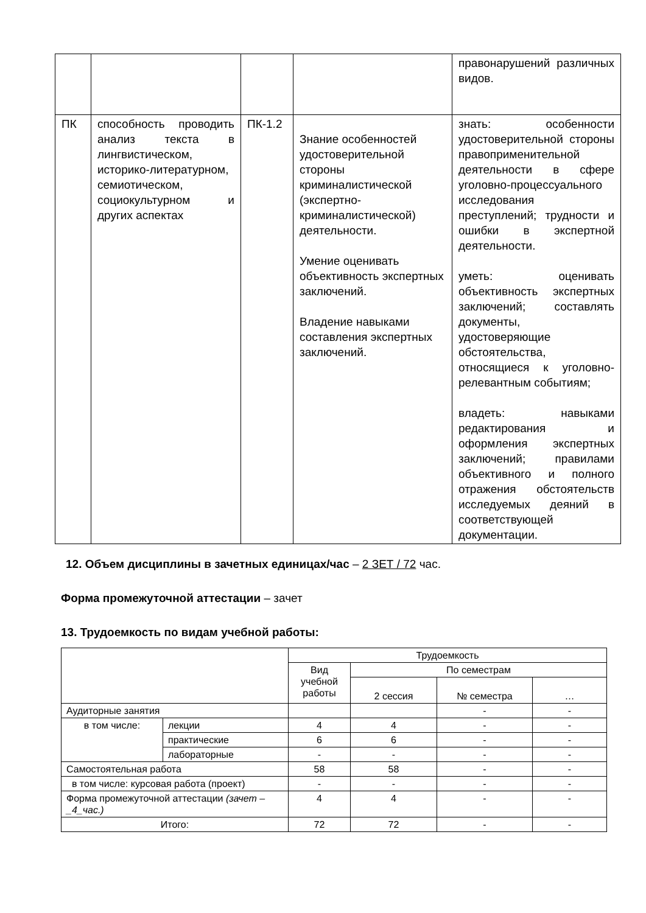| | | | | правонарушений различных видов. |
| ПК | способность проводить анализ текста в лингвистическом, историко-литературном, семиотическом, социокультурном и других аспектах | ПК-1.2 | Знание особенностей удостоверительной стороны криминалистической (экспертно-криминалистической) деятельности. Умение оценивать объективность экспертных заключений. Владение навыками составления экспертных заключений. | знать: особенности удостоверительной стороны правоприменительной деятельности в сфере уголовно-процессуального исследования преступлений; трудности и ошибки в экспертной деятельности. уметь: оценивать объективность экспертных заключений; составлять документы, удостоверяющие обстоятельства, относящиеся к уголовно-релевантным событиям; владеть: навыками редактирования и оформления экспертных заключений; правилами объективного и полного отражения обстоятельств исследуемых деяний в соответствующей документации. |
12. Объем дисциплины в зачетных единицах/час – 2 ЗЕТ / 72 час.
Форма промежуточной аттестации – зачет
13. Трудоемкость по видам учебной работы:
| | | Трудоемкость | | | |
| | | Вид учебной работы | По семестрам | | |
| | | | 2 сессия | № семестра | … |
| Аудиторные занятия | | | | - | - |
| в том числе: | лекции | 4 | 4 | - | - |
| | практические | 6 | 6 | - | - |
| | лабораторные | - | - | - | - |
| Самостоятельная работа | | 58 | 58 | - | - |
| в том числе: курсовая работа (проект) | | - | - | - | - |
| Форма промежуточной аттестации (зачет – _4_час.) | | 4 | 4 | - | - |
| Итого: | | 72 | 72 | - | - |